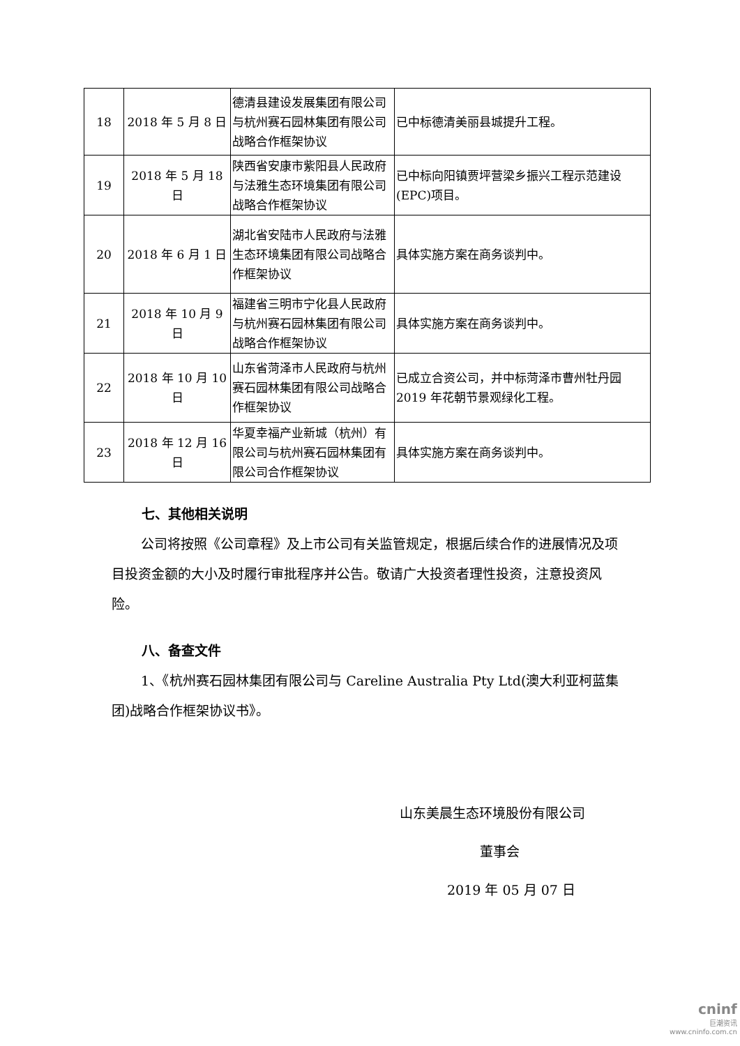| 18 | 2018 年 5 月 8 日 | 德清县建设发展集团有限公司与杭州赛石园林集团有限公司战略合作框架协议 | 已中标德清美丽县城提升工程。 |
| 19 | 2018 年 5 月 18 日 | 陕西省安康市紫阳县人民政府与法雅生态环境集团有限公司战略合作框架协议 | 已中标向阳镇贾坪营梁乡振兴工程示范建设(EPC)项目。 |
| 20 | 2018 年 6 月 1 日 | 湖北省安陆市人民政府与法雅生态环境集团有限公司战略合作框架协议 | 具体实施方案在商务谈判中。 |
| 21 | 2018 年 10 月 9 日 | 福建省三明市宁化县人民政府与杭州赛石园林集团有限公司战略合作框架协议 | 具体实施方案在商务谈判中。 |
| 22 | 2018 年 10 月 10 日 | 山东省菏泽市人民政府与杭州赛石园林集团有限公司战略合作框架协议 | 已成立合资公司，并中标菏泽市曹州牡丹园 2019 年花朝节景观绿化工程。 |
| 23 | 2018 年 12 月 16 日 | 华夏幸福产业新城（杭州）有限公司与杭州赛石园林集团有限公司合作框架协议 | 具体实施方案在商务谈判中。 |
七、其他相关说明
公司将按照《公司章程》及上市公司有关监管规定，根据后续合作的进展情况及项目投资金额的大小及时履行审批程序并公告。敬请广大投资者理性投资，注意投资风险。
八、备查文件
1、《杭州赛石园林集团有限公司与 Careline Australia Pty Ltd(澳大利亚柯蓝集团)战略合作框架协议书》。
山东美晨生态环境股份有限公司
董事会
2019 年 05 月 07 日
cninf
巨潮资讯
www.cninfo.com.cn